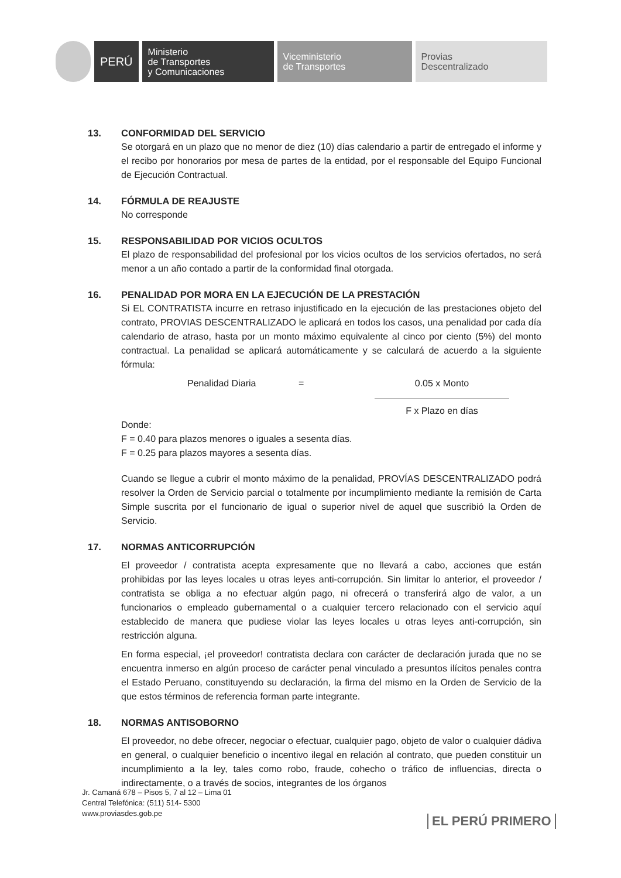PERÚ
Ministerio
de Transportes
y Comunicaciones
Viceministerio
de Transportes
Provias
Descentralizado
13. CONFORMIDAD DEL SERVICIO
Se otorgará en un plazo que no menor de diez (10) días calendario a partir de entregado el informe y el recibo por honorarios por mesa de partes de la entidad, por el responsable del Equipo Funcional de Ejecución Contractual.
14. FÓRMULA DE REAJUSTE
No corresponde
15. RESPONSABILIDAD POR VICIOS OCULTOS
El plazo de responsabilidad del profesional por los vicios ocultos de los servicios ofertados, no será menor a un año contado a partir de la conformidad final otorgada.
16. PENALIDAD POR MORA EN LA EJECUCIÓN DE LA PRESTACIÓN
Si EL CONTRATISTA incurre en retraso injustificado en la ejecución de las prestaciones objeto del contrato, PROVIAS DESCENTRALIZADO le aplicará en todos los casos, una penalidad por cada día calendario de atraso, hasta por un monto máximo equivalente al cinco por ciento (5%) del monto contractual. La penalidad se aplicará automáticamente y se calculará de acuerdo a la siguiente fórmula:
Penalidad Diaria = 0.05 x Monto
F x Plazo en días
Donde:
F = 0.40 para plazos menores o iguales a sesenta días.
F = 0.25 para plazos mayores a sesenta días.
Cuando se llegue a cubrir el monto máximo de la penalidad, PROVÍAS DESCENTRALIZADO podrá resolver la Orden de Servicio parcial o totalmente por incumplimiento mediante la remisión de Carta Simple suscrita por el funcionario de igual o superior nivel de aquel que suscribió la Orden de Servicio.
17. NORMAS ANTICORRUPCIÓN
El proveedor / contratista acepta expresamente que no llevará a cabo, acciones que están prohibidas por las leyes locales u otras leyes anti-corrupción. Sin limitar lo anterior, el proveedor / contratista se obliga a no efectuar algún pago, ni ofrecerá o transferirá algo de valor, a un funcionarios o empleado gubernamental o a cualquier tercero relacionado con el servicio aquí establecido de manera que pudiese violar las leyes locales u otras leyes anti-corrupción, sin restricción alguna.
En forma especial, ¡el proveedor! contratista declara con carácter de declaración jurada que no se encuentra inmerso en algún proceso de carácter penal vinculado a presuntos ilícitos penales contra el Estado Peruano, constituyendo su declaración, la firma del mismo en la Orden de Servicio de la que estos términos de referencia forman parte integrante.
18. NORMAS ANTISOBORNO
El proveedor, no debe ofrecer, negociar o efectuar, cualquier pago, objeto de valor o cualquier dádiva en general, o cualquier beneficio o incentivo ilegal en relación al contrato, que pueden constituir un incumplimiento a la ley, tales como robo, fraude, cohecho o tráfico de influencias, directa o indirectamente, o a través de socios, integrantes de los órganos
Jr. Camaná 678 – Pisos 5, 7 al 12 – Lima 01
Central Telefónica: (511) 514- 5300
www.proviasdes.gob.pe
EL PERÚ PRIMERO